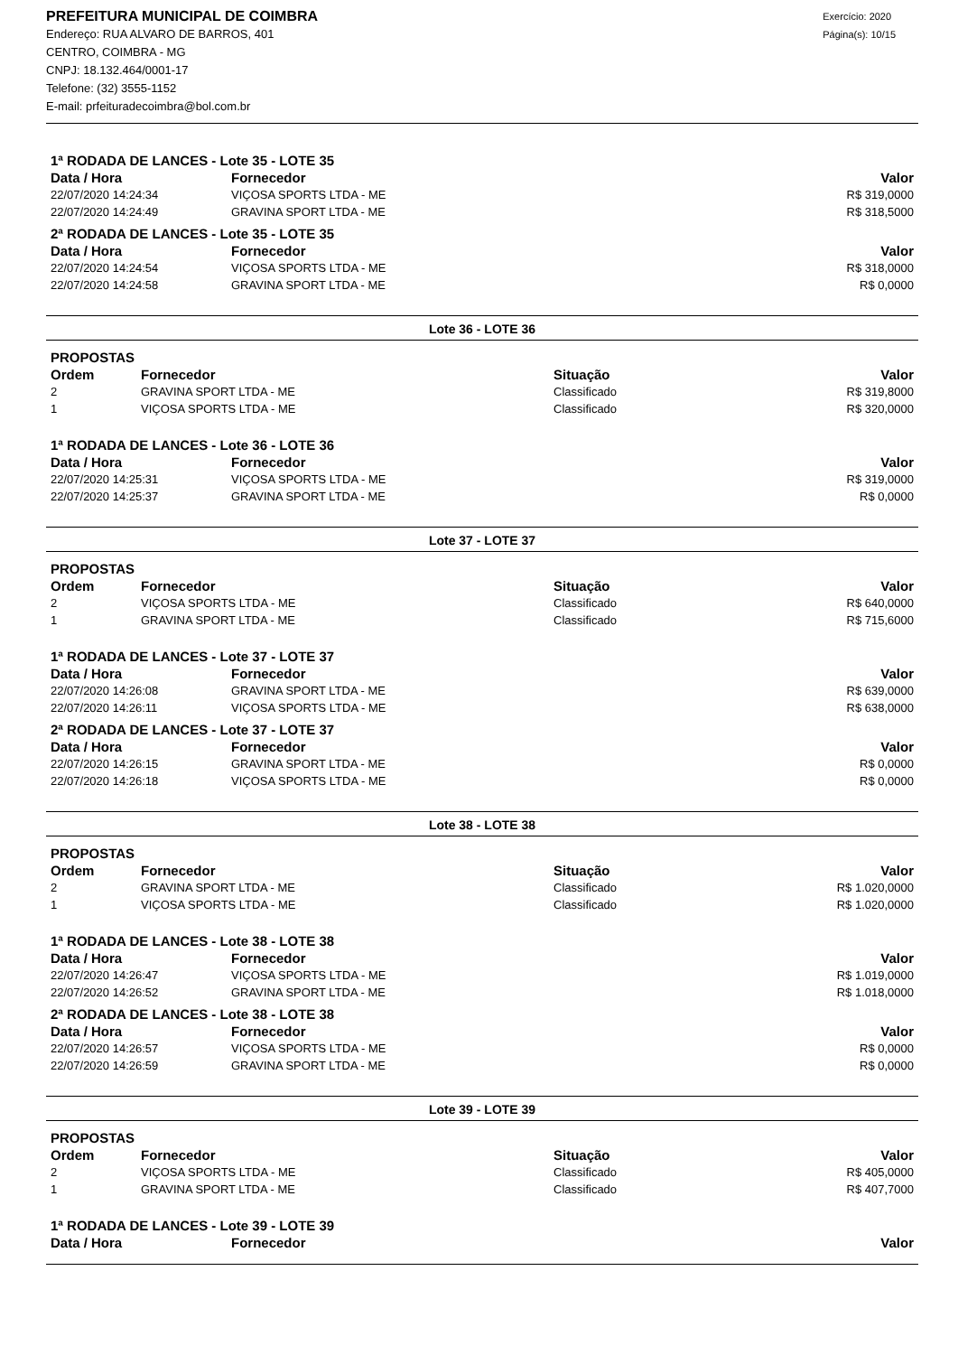PREFEITURA MUNICIPAL DE COIMBRA
Endereço: RUA ALVARO DE BARROS, 401
CENTRO, COIMBRA - MG
CNPJ: 18.132.464/0001-17
Telefone: (32) 3555-1152
E-mail: prfeituradecoimbra@bol.com.br
Exercício: 2020
Página(s): 10/15
1ª RODADA DE LANCES - Lote 35 - LOTE 35
| Data / Hora | Fornecedor | Valor |
| --- | --- | --- |
| 22/07/2020 14:24:34 | VIÇOSA SPORTS LTDA - ME | R$ 319,0000 |
| 22/07/2020 14:24:49 | GRAVINA SPORT LTDA - ME | R$ 318,5000 |
2ª RODADA DE LANCES - Lote 35 - LOTE 35
| Data / Hora | Fornecedor | Valor |
| --- | --- | --- |
| 22/07/2020 14:24:54 | VIÇOSA SPORTS LTDA - ME | R$ 318,0000 |
| 22/07/2020 14:24:58 | GRAVINA SPORT LTDA - ME | R$ 0,0000 |
Lote 36 - LOTE 36
PROPOSTAS
| Ordem | Fornecedor | Situação | Valor |
| --- | --- | --- | --- |
| 2 | GRAVINA SPORT LTDA - ME | Classificado | R$ 319,8000 |
| 1 | VIÇOSA SPORTS LTDA - ME | Classificado | R$ 320,0000 |
1ª RODADA DE LANCES - Lote 36 - LOTE 36
| Data / Hora | Fornecedor | Valor |
| --- | --- | --- |
| 22/07/2020 14:25:31 | VIÇOSA SPORTS LTDA - ME | R$ 319,0000 |
| 22/07/2020 14:25:37 | GRAVINA SPORT LTDA - ME | R$ 0,0000 |
Lote 37 - LOTE 37
PROPOSTAS
| Ordem | Fornecedor | Situação | Valor |
| --- | --- | --- | --- |
| 2 | VIÇOSA SPORTS LTDA - ME | Classificado | R$ 640,0000 |
| 1 | GRAVINA SPORT LTDA - ME | Classificado | R$ 715,6000 |
1ª RODADA DE LANCES - Lote 37 - LOTE 37
| Data / Hora | Fornecedor | Valor |
| --- | --- | --- |
| 22/07/2020 14:26:08 | GRAVINA SPORT LTDA - ME | R$ 639,0000 |
| 22/07/2020 14:26:11 | VIÇOSA SPORTS LTDA - ME | R$ 638,0000 |
2ª RODADA DE LANCES - Lote 37 - LOTE 37
| Data / Hora | Fornecedor | Valor |
| --- | --- | --- |
| 22/07/2020 14:26:15 | GRAVINA SPORT LTDA - ME | R$ 0,0000 |
| 22/07/2020 14:26:18 | VIÇOSA SPORTS LTDA - ME | R$ 0,0000 |
Lote 38 - LOTE 38
PROPOSTAS
| Ordem | Fornecedor | Situação | Valor |
| --- | --- | --- | --- |
| 2 | GRAVINA SPORT LTDA - ME | Classificado | R$ 1.020,0000 |
| 1 | VIÇOSA SPORTS LTDA - ME | Classificado | R$ 1.020,0000 |
1ª RODADA DE LANCES - Lote 38 - LOTE 38
| Data / Hora | Fornecedor | Valor |
| --- | --- | --- |
| 22/07/2020 14:26:47 | VIÇOSA SPORTS LTDA - ME | R$ 1.019,0000 |
| 22/07/2020 14:26:52 | GRAVINA SPORT LTDA - ME | R$ 1.018,0000 |
2ª RODADA DE LANCES - Lote 38 - LOTE 38
| Data / Hora | Fornecedor | Valor |
| --- | --- | --- |
| 22/07/2020 14:26:57 | VIÇOSA SPORTS LTDA - ME | R$ 0,0000 |
| 22/07/2020 14:26:59 | GRAVINA SPORT LTDA - ME | R$ 0,0000 |
Lote 39 - LOTE 39
PROPOSTAS
| Ordem | Fornecedor | Situação | Valor |
| --- | --- | --- | --- |
| 2 | VIÇOSA SPORTS LTDA - ME | Classificado | R$ 405,0000 |
| 1 | GRAVINA SPORT LTDA - ME | Classificado | R$ 407,7000 |
1ª RODADA DE LANCES - Lote 39 - LOTE 39
| Data / Hora | Fornecedor | Valor |
| --- | --- | --- |